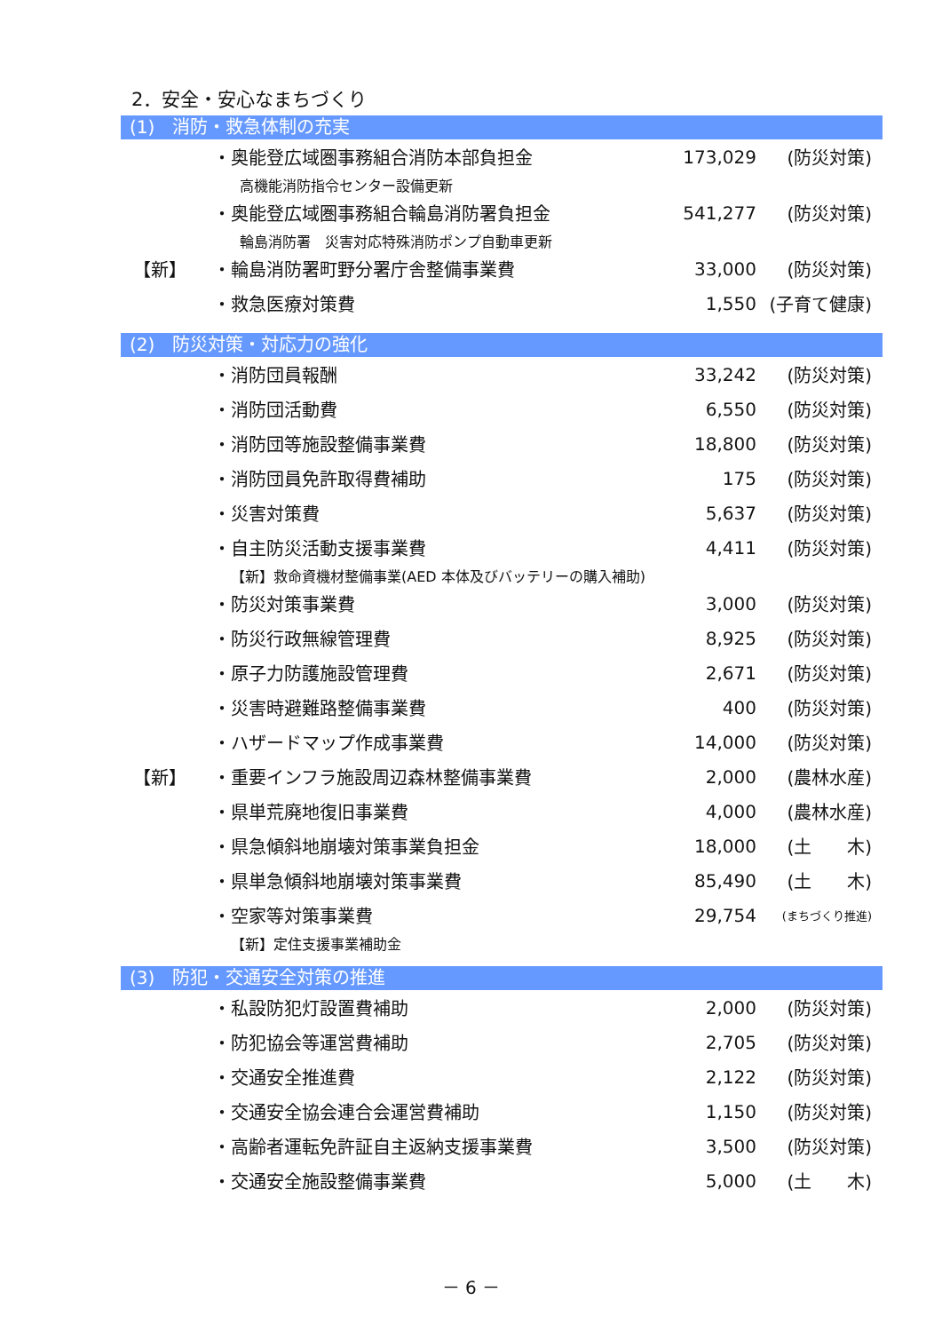2．安全・安心なまちづくり
(1)　消防・救急体制の充実
| | ・奥能登広域圏事務組合消防本部負担金 | 173,029 | (防災対策) |
| | 高機能消防指令センター設備更新 | | |
| | ・奥能登広域圏事務組合輪島消防署負担金 | 541,277 | (防災対策) |
| | 輪島消防署 災害対応特殊消防ポンプ自動車更新 | | |
| 【新】 | ・輪島消防署町野分署庁舎整備事業費 | 33,000 | (防災対策) |
| | ・救急医療対策費 | 1,550 | (子育て健康) |
(2)　防災対策・対応力の強化
| | ・消防団員報酬 | 33,242 | (防災対策) |
| | ・消防団活動費 | 6,550 | (防災対策) |
| | ・消防団等施設整備事業費 | 18,800 | (防災対策) |
| | ・消防団員免許取得費補助 | 175 | (防災対策) |
| | ・災害対策費 | 5,637 | (防災対策) |
| | ・自主防災活動支援事業費 | 4,411 | (防災対策) |
| | 【新】救命資機材整備事業(AED 本体及びバッテリーの購入補助) | | |
| | ・防災対策事業費 | 3,000 | (防災対策) |
| | ・防災行政無線管理費 | 8,925 | (防災対策) |
| | ・原子力防護施設管理費 | 2,671 | (防災対策) |
| | ・災害時避難路整備事業費 | 400 | (防災対策) |
| | ・ハザードマップ作成事業費 | 14,000 | (防災対策) |
| 【新】 | ・重要インフラ施設周辺森林整備事業費 | 2,000 | (農林水産) |
| | ・県単荒廃地復旧事業費 | 4,000 | (農林水産) |
| | ・県急傾斜地崩壊対策事業負担金 | 18,000 | (土 木) |
| | ・県単急傾斜地崩壊対策事業費 | 85,490 | (土 木) |
| | ・空家等対策事業費 | 29,754 | (まちづくり推進) |
| | 【新】定住支援事業補助金 | | |
(3)　防犯・交通安全対策の推進
| | ・私設防犯灯設置費補助 | 2,000 | (防災対策) |
| | ・防犯協会等運営費補助 | 2,705 | (防災対策) |
| | ・交通安全推進費 | 2,122 | (防災対策) |
| | ・交通安全協会連合会運営費補助 | 1,150 | (防災対策) |
| | ・高齢者運転免許証自主返納支援事業費 | 3,500 | (防災対策) |
| | ・交通安全施設整備事業費 | 5,000 | (土 木) |
－ 6 －